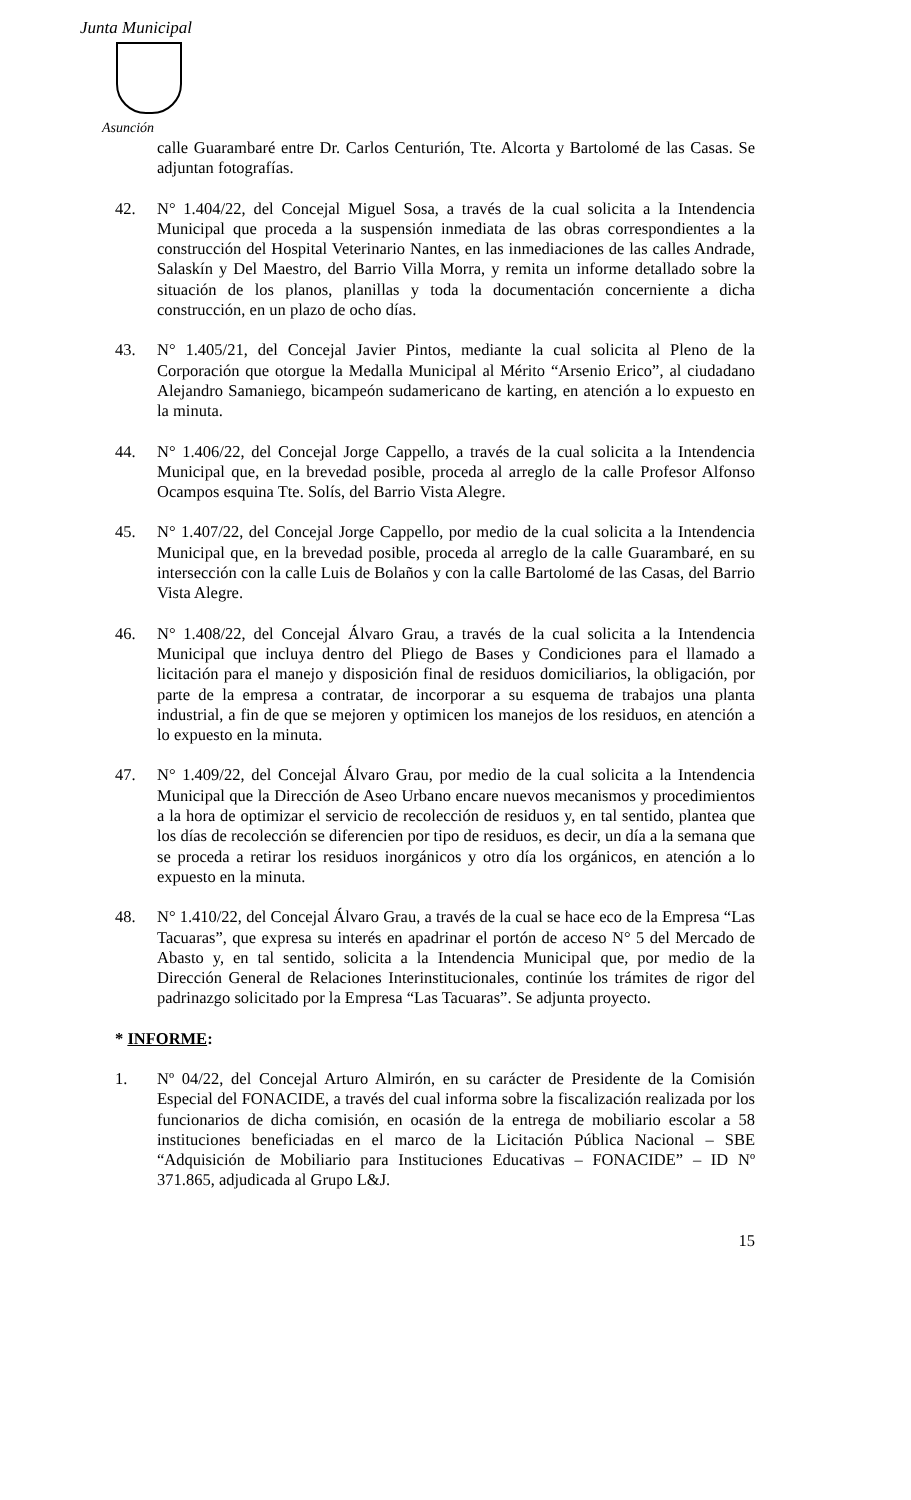Junta Municipal
Asunción
calle Guarambaré entre Dr. Carlos Centurión, Tte. Alcorta y Bartolomé de las Casas. Se adjuntan fotografías.
42. N° 1.404/22, del Concejal Miguel Sosa, a través de la cual solicita a la Intendencia Municipal que proceda a la suspensión inmediata de las obras correspondientes a la construcción del Hospital Veterinario Nantes, en las inmediaciones de las calles Andrade, Salaskín y Del Maestro, del Barrio Villa Morra, y remita un informe detallado sobre la situación de los planos, planillas y toda la documentación concerniente a dicha construcción, en un plazo de ocho días.
43. N° 1.405/21, del Concejal Javier Pintos, mediante la cual solicita al Pleno de la Corporación que otorgue la Medalla Municipal al Mérito “Arsenio Erico”, al ciudadano Alejandro Samaniego, bicampeón sudamericano de karting, en atención a lo expuesto en la minuta.
44. N° 1.406/22, del Concejal Jorge Cappello, a través de la cual solicita a la Intendencia Municipal que, en la brevedad posible, proceda al arreglo de la calle Profesor Alfonso Ocampos esquina Tte. Solís, del Barrio Vista Alegre.
45. N° 1.407/22, del Concejal Jorge Cappello, por medio de la cual solicita a la Intendencia Municipal que, en la brevedad posible, proceda al arreglo de la calle Guarambaré, en su intersección con la calle Luis de Bolaños y con la calle Bartolomé de las Casas, del Barrio Vista Alegre.
46. N° 1.408/22, del Concejal Álvaro Grau, a través de la cual solicita a la Intendencia Municipal que incluya dentro del Pliego de Bases y Condiciones para el llamado a licitación para el manejo y disposición final de residuos domiciliarios, la obligación, por parte de la empresa a contratar, de incorporar a su esquema de trabajos una planta industrial, a fin de que se mejoren y optimicen los manejos de los residuos, en atención a lo expuesto en la minuta.
47. N° 1.409/22, del Concejal Álvaro Grau, por medio de la cual solicita a la Intendencia Municipal que la Dirección de Aseo Urbano encare nuevos mecanismos y procedimientos a la hora de optimizar el servicio de recolección de residuos y, en tal sentido, plantea que los días de recolección se diferencien por tipo de residuos, es decir, un día a la semana que se proceda a retirar los residuos inorgánicos y otro día los orgánicos, en atención a lo expuesto en la minuta.
48. N° 1.410/22, del Concejal Álvaro Grau, a través de la cual se hace eco de la Empresa “Las Tacuaras”, que expresa su interés en apadrinar el portón de acceso N° 5 del Mercado de Abasto y, en tal sentido, solicita a la Intendencia Municipal que, por medio de la Dirección General de Relaciones Interinstitucionales, continúe los trámites de rigor del padrinazgo solicitado por la Empresa “Las Tacuaras”. Se adjunta proyecto.
* INFORME:
1. Nº 04/22, del Concejal Arturo Almirón, en su carácter de Presidente de la Comisión Especial del FONACIDE, a través del cual informa sobre la fiscalización realizada por los funcionarios de dicha comisión, en ocasión de la entrega de mobiliario escolar a 58 instituciones beneficiadas en el marco de la Licitación Pública Nacional – SBE “Adquisición de Mobiliario para Instituciones Educativas – FONACIDE” – ID Nº 371.865, adjudicada al Grupo L&J.
15